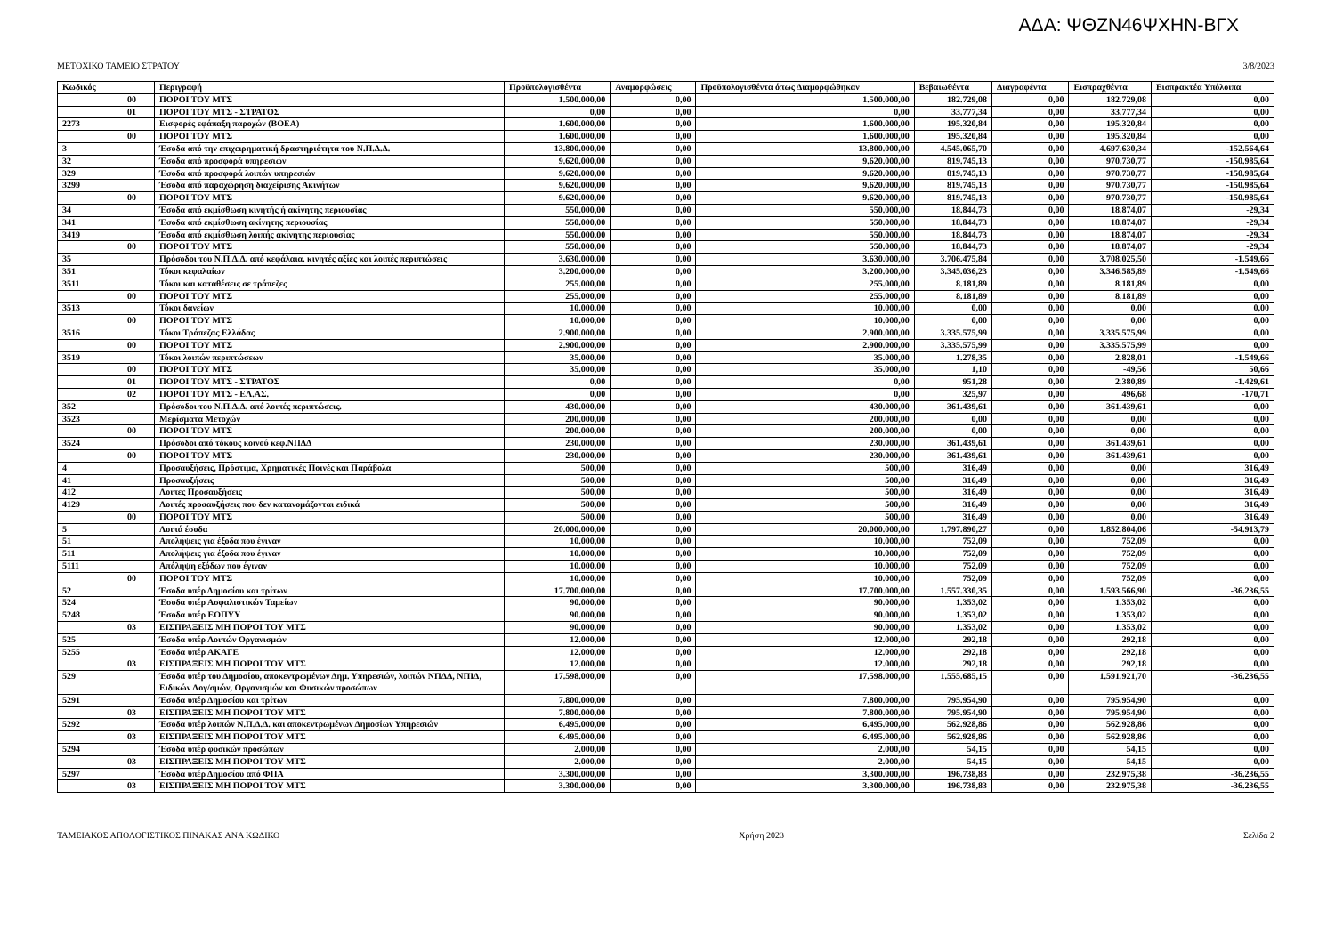ΑΔΑ: ΨΘΖΝ46ΨΧΗΝ-ΒΓΧ
ΜΕΤΟΧΙΚΟ ΤΑΜΕΙΟ ΣΤΡΑΤΟΥ 3/8/2023
| Κωδικός | Περιγραφή | Προϋπολογισθέντα | Αναμορφώσεις | Προϋπολογισθέντα όπως Διαμορφώθηκαν | Βεβαιωθέντα | Διαγραφέντα | Εισπραχθέντα | Εισπρακτέα Υπόλοιπα |
| --- | --- | --- | --- | --- | --- | --- | --- | --- |
| 00 | ΠΟΡΟΙ ΤΟΥ ΜΤΣ | 1.500.000,00 | 0,00 | 1.500.000,00 | 182.729,08 | 0,00 | 182.729,08 | 0,00 |
| 01 | ΠΟΡΟΙ ΤΟΥ ΜΤΣ - ΣΤΡΑΤΟΣ | 0,00 | 0,00 | 0,00 | 33.777,34 | 0,00 | 33.777,34 | 0,00 |
| 2273 | Εισφορές εφάπαξη παροχών (ΒΟΕΑ) | 1.600.000,00 | 0,00 | 1.600.000,00 | 195.320,84 | 0,00 | 195.320,84 | 0,00 |
| 00 | ΠΟΡΟΙ ΤΟΥ ΜΤΣ | 1.600.000,00 | 0,00 | 1.600.000,00 | 195.320,84 | 0,00 | 195.320,84 | 0,00 |
| 3 | Έσοδα από την επιχειρηματική δραστηριότητα του Ν.Π.Δ.Δ. | 13.800.000,00 | 0,00 | 13.800.000,00 | 4.545.065,70 | 0,00 | 4.697.630,34 | -152.564,64 |
| 32 | Έσοδα από προσφορά υπηρεσιών | 9.620.000,00 | 0,00 | 9.620.000,00 | 819.745,13 | 0,00 | 970.730,77 | -150.985,64 |
| 329 | Έσοδα από προσφορά λοιπών υπηρεσιών | 9.620.000,00 | 0,00 | 9.620.000,00 | 819.745,13 | 0,00 | 970.730,77 | -150.985,64 |
| 3299 | Έσοδα από παραχώρηση διαχείρισης Ακινήτων | 9.620.000,00 | 0,00 | 9.620.000,00 | 819.745,13 | 0,00 | 970.730,77 | -150.985,64 |
| 00 | ΠΟΡΟΙ ΤΟΥ ΜΤΣ | 9.620.000,00 | 0,00 | 9.620.000,00 | 819.745,13 | 0,00 | 970.730,77 | -150.985,64 |
| 34 | Έσοδα από εκμίσθωση κινητής ή ακίνητης περιουσίας | 550.000,00 | 0,00 | 550.000,00 | 18.844,73 | 0,00 | 18.874,07 | -29,34 |
| 341 | Έσοδα από εκμίσθωση ακίνητης περιουσίας | 550.000,00 | 0,00 | 550.000,00 | 18.844,73 | 0,00 | 18.874,07 | -29,34 |
| 3419 | Έσοδα από εκμίσθωση λοιπής ακίνητης περιουσίας | 550.000,00 | 0,00 | 550.000,00 | 18.844,73 | 0,00 | 18.874,07 | -29,34 |
| 00 | ΠΟΡΟΙ ΤΟΥ ΜΤΣ | 550.000,00 | 0,00 | 550.000,00 | 18.844,73 | 0,00 | 18.874,07 | -29,34 |
| 35 | Πρόσοδοι του Ν.Π.Δ.Δ. από κεφάλαια, κινητές αξίες και λοιπές περιπτώσεις | 3.630.000,00 | 0,00 | 3.630.000,00 | 3.706.475,84 | 0,00 | 3.708.025,50 | -1.549,66 |
| 351 | Τόκοι κεφαλαίων | 3.200.000,00 | 0,00 | 3.200.000,00 | 3.345.036,23 | 0,00 | 3.346.585,89 | -1.549,66 |
| 3511 | Τόκοι και καταθέσεις σε τράπεζες | 255.000,00 | 0,00 | 255.000,00 | 8.181,89 | 0,00 | 8.181,89 | 0,00 |
| 00 | ΠΟΡΟΙ ΤΟΥ ΜΤΣ | 255.000,00 | 0,00 | 255.000,00 | 8.181,89 | 0,00 | 8.181,89 | 0,00 |
| 3513 | Τόκοι δανείων | 10.000,00 | 0,00 | 10.000,00 | 0,00 | 0,00 | 0,00 | 0,00 |
| 00 | ΠΟΡΟΙ ΤΟΥ ΜΤΣ | 10.000,00 | 0,00 | 10.000,00 | 0,00 | 0,00 | 0,00 | 0,00 |
| 3516 | Τόκοι Τράπεζας Ελλάδας | 2.900.000,00 | 0,00 | 2.900.000,00 | 3.335.575,99 | 0,00 | 3.335.575,99 | 0,00 |
| 00 | ΠΟΡΟΙ ΤΟΥ ΜΤΣ | 2.900.000,00 | 0,00 | 2.900.000,00 | 3.335.575,99 | 0,00 | 3.335.575,99 | 0,00 |
| 3519 | Τόκοι λοιπών περιπτώσεων | 35.000,00 | 0,00 | 35.000,00 | 1.278,35 | 0,00 | 2.828,01 | -1.549,66 |
| 00 | ΠΟΡΟΙ ΤΟΥ ΜΤΣ | 35.000,00 | 0,00 | 35.000,00 | 1,10 | 0,00 | -49,56 | 50,66 |
| 01 | ΠΟΡΟΙ ΤΟΥ ΜΤΣ - ΣΤΡΑΤΟΣ | 0,00 | 0,00 | 0,00 | 951,28 | 0,00 | 2.380,89 | -1.429,61 |
| 02 | ΠΟΡΟΙ ΤΟΥ ΜΤΣ - ΕΛ.ΑΣ. | 0,00 | 0,00 | 0,00 | 325,97 | 0,00 | 496,68 | -170,71 |
| 352 | Πρόσοδοι του Ν.Π.Δ.Δ. από λοιπές περιπτώσεις. | 430.000,00 | 0,00 | 430.000,00 | 361.439,61 | 0,00 | 361.439,61 | 0,00 |
| 3523 | Μερίσματα Μετοχών | 200.000,00 | 0,00 | 200.000,00 | 0,00 | 0,00 | 0,00 | 0,00 |
| 00 | ΠΟΡΟΙ ΤΟΥ ΜΤΣ | 200.000,00 | 0,00 | 200.000,00 | 0,00 | 0,00 | 0,00 | 0,00 |
| 3524 | Πρόσοδοι από τόκους κοινού κεφ.ΝΠΔΔ | 230.000,00 | 0,00 | 230.000,00 | 361.439,61 | 0,00 | 361.439,61 | 0,00 |
| 00 | ΠΟΡΟΙ ΤΟΥ ΜΤΣ | 230.000,00 | 0,00 | 230.000,00 | 361.439,61 | 0,00 | 361.439,61 | 0,00 |
| 4 | Προσαυξήσεις, Πρόστιμα, Χρηματικές Ποινές και Παράβολα | 500,00 | 0,00 | 500,00 | 316,49 | 0,00 | 0,00 | 316,49 |
| 41 | Προσαυξήσεις | 500,00 | 0,00 | 500,00 | 316,49 | 0,00 | 0,00 | 316,49 |
| 412 | Λοιπες Προσαυξήσεις | 500,00 | 0,00 | 500,00 | 316,49 | 0,00 | 0,00 | 316,49 |
| 4129 | Λοιπές προσαυξήσεις που δεν κατανομάζονται ειδικά | 500,00 | 0,00 | 500,00 | 316,49 | 0,00 | 0,00 | 316,49 |
| 00 | ΠΟΡΟΙ ΤΟΥ ΜΤΣ | 500,00 | 0,00 | 500,00 | 316,49 | 0,00 | 0,00 | 316,49 |
| 5 | Λοιπά έσοδα | 20.000.000,00 | 0,00 | 20.000.000,00 | 1.797.890,27 | 0,00 | 1.852.804,06 | -54.913,79 |
| 51 | Απολήψεις για έξοδα που έγιναν | 10.000,00 | 0,00 | 10.000,00 | 752,09 | 0,00 | 752,09 | 0,00 |
| 511 | Απολήψεις για έξοδα που έγιναν | 10.000,00 | 0,00 | 10.000,00 | 752,09 | 0,00 | 752,09 | 0,00 |
| 5111 | Απόληψη εξόδων που έγιναν | 10.000,00 | 0,00 | 10.000,00 | 752,09 | 0,00 | 752,09 | 0,00 |
| 00 | ΠΟΡΟΙ ΤΟΥ ΜΤΣ | 10.000,00 | 0,00 | 10.000,00 | 752,09 | 0,00 | 752,09 | 0,00 |
| 52 | Έσοδα υπέρ Δημοσίου και τρίτων | 17.700.000,00 | 0,00 | 17.700.000,00 | 1.557.330,35 | 0,00 | 1.593.566,90 | -36.236,55 |
| 524 | Έσοδα υπέρ Ασφαλιστικών Ταμείων | 90.000,00 | 0,00 | 90.000,00 | 1.353,02 | 0,00 | 1.353,02 | 0,00 |
| 5248 | Έσοδα υπέρ ΕΟΠΥΥ | 90.000,00 | 0,00 | 90.000,00 | 1.353,02 | 0,00 | 1.353,02 | 0,00 |
| 03 | ΕΙΣΠΡΑΞΕΙΣ ΜΗ ΠΟΡΟΙ ΤΟΥ ΜΤΣ | 90.000,00 | 0,00 | 90.000,00 | 1.353,02 | 0,00 | 1.353,02 | 0,00 |
| 525 | Έσοδα υπέρ Λοιπών Οργανισμών | 12.000,00 | 0,00 | 12.000,00 | 292,18 | 0,00 | 292,18 | 0,00 |
| 5255 | Έσοδα υπέρ ΑΚΑΓΕ | 12.000,00 | 0,00 | 12.000,00 | 292,18 | 0,00 | 292,18 | 0,00 |
| 03 | ΕΙΣΠΡΑΞΕΙΣ ΜΗ ΠΟΡΟΙ ΤΟΥ ΜΤΣ | 12.000,00 | 0,00 | 12.000,00 | 292,18 | 0,00 | 292,18 | 0,00 |
| 529 | Έσοδα υπέρ του Δημοσίου, αποκεντρωμένων Δημ. Υπηρεσιών, λοιπών ΝΠΔΔ, ΝΠΙΔ, Ειδικών Λογ/σμών, Οργανισμών και Φυσικών προσώπων | 17.598.000,00 | 0,00 | 17.598.000,00 | 1.555.685,15 | 0,00 | 1.591.921,70 | -36.236,55 |
| 5291 | Έσοδα υπέρ Δημοσίου και τρίτων | 7.800.000,00 | 0,00 | 7.800.000,00 | 795.954,90 | 0,00 | 795.954,90 | 0,00 |
| 03 | ΕΙΣΠΡΑΞΕΙΣ ΜΗ ΠΟΡΟΙ ΤΟΥ ΜΤΣ | 7.800.000,00 | 0,00 | 7.800.000,00 | 795.954,90 | 0,00 | 795.954,90 | 0,00 |
| 5292 | Έσοδα υπέρ λοιπών Ν.Π.Δ.Δ. και αποκεντρωμένων Δημοσίων Υπηρεσιών | 6.495.000,00 | 0,00 | 6.495.000,00 | 562.928,86 | 0,00 | 562.928,86 | 0,00 |
| 03 | ΕΙΣΠΡΑΞΕΙΣ ΜΗ ΠΟΡΟΙ ΤΟΥ ΜΤΣ | 6.495.000,00 | 0,00 | 6.495.000,00 | 562.928,86 | 0,00 | 562.928,86 | 0,00 |
| 5294 | Έσοδα υπέρ φυσικών προσώπων | 2.000,00 | 0,00 | 2.000,00 | 54,15 | 0,00 | 54,15 | 0,00 |
| 03 | ΕΙΣΠΡΑΞΕΙΣ ΜΗ ΠΟΡΟΙ ΤΟΥ ΜΤΣ | 2.000,00 | 0,00 | 2.000,00 | 54,15 | 0,00 | 54,15 | 0,00 |
| 5297 | Έσοδα υπέρ Δημοσίου από ΦΠΑ | 3.300.000,00 | 0,00 | 3.300.000,00 | 196.738,83 | 0,00 | 232.975,38 | -36.236,55 |
| 03 | ΕΙΣΠΡΑΞΕΙΣ ΜΗ ΠΟΡΟΙ ΤΟΥ ΜΤΣ | 3.300.000,00 | 0,00 | 3.300.000,00 | 196.738,83 | 0,00 | 232.975,38 | -36.236,55 |
ΤΑΜΕΙΑΚΟΣ ΑΠΟΛΟΓΙΣΤΙΚΟΣ ΠΙΝΑΚΑΣ ΑΝΑ ΚΩΔΙΚΟ Χρήση 2023 Σελίδα 2